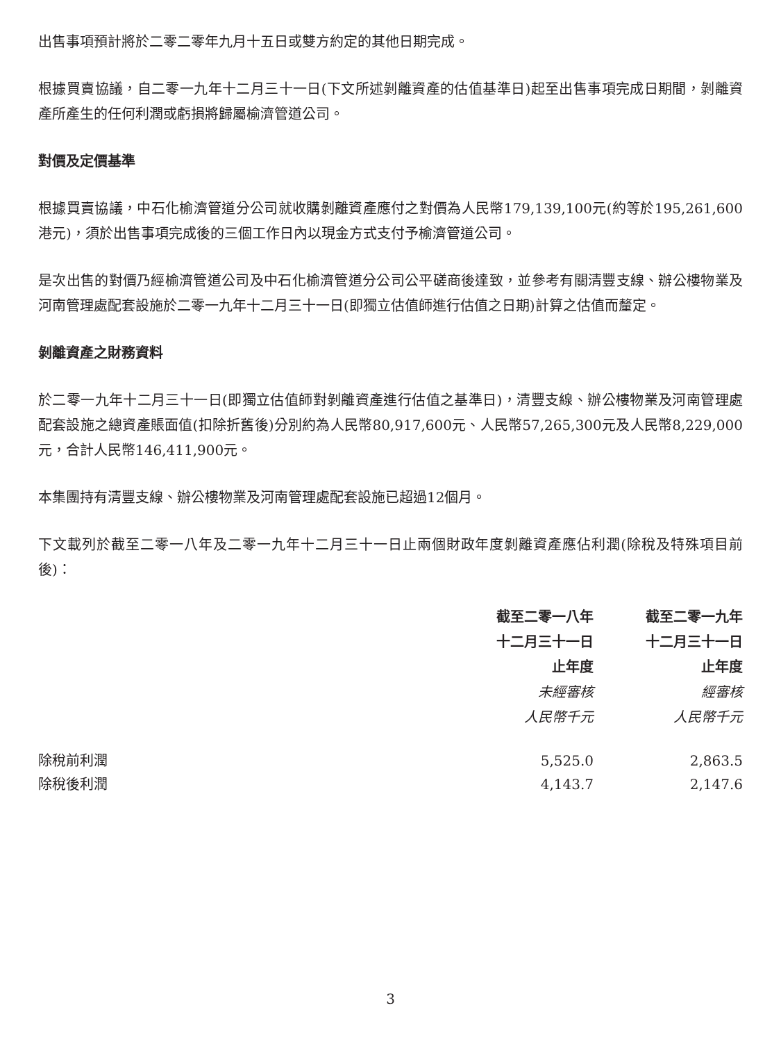出售事項預計將於二零二零年九月十五日或雙方約定的其他日期完成。
根據買賣協議，自二零一九年十二月三十一日(下文所述剝離資產的估值基準日)起至出售事項完成日期間，剝離資產所產生的任何利潤或虧損將歸屬榆濟管道公司。
對價及定價基準
根據買賣協議，中石化榆濟管道分公司就收購剝離資產應付之對價為人民幣179,139,100元(約等於195,261,600港元)，須於出售事項完成後的三個工作日內以現金方式支付予榆濟管道公司。
是次出售的對價乃經榆濟管道公司及中石化榆濟管道分公司公平磋商後達致，並參考有關清豐支線、辦公樓物業及河南管理處配套設施於二零一九年十二月三十一日(即獨立估值師進行估值之日期)計算之估值而釐定。
剝離資產之財務資料
於二零一九年十二月三十一日(即獨立估值師對剝離資產進行估值之基準日)，清豐支線、辦公樓物業及河南管理處配套設施之總資產賬面值(扣除折舊後)分別約為人民幣80,917,600元、人民幣57,265,300元及人民幣8,229,000元，合計人民幣146,411,900元。
本集團持有清豐支線、辦公樓物業及河南管理處配套設施已超過12個月。
下文載列於截至二零一八年及二零一九年十二月三十一日止兩個財政年度剝離資產應佔利潤(除稅及特殊項目前後)：
| | 截至二零一八年 十二月三十一日 止年度 未經審核 人民幣千元 | 截至二零一九年 十二月三十一日 止年度 經審核 人民幣千元 |
| --- | --- | --- |
| 除稅前利潤 | 5,525.0 | 2,863.5 |
| 除稅後利潤 | 4,143.7 | 2,147.6 |
3